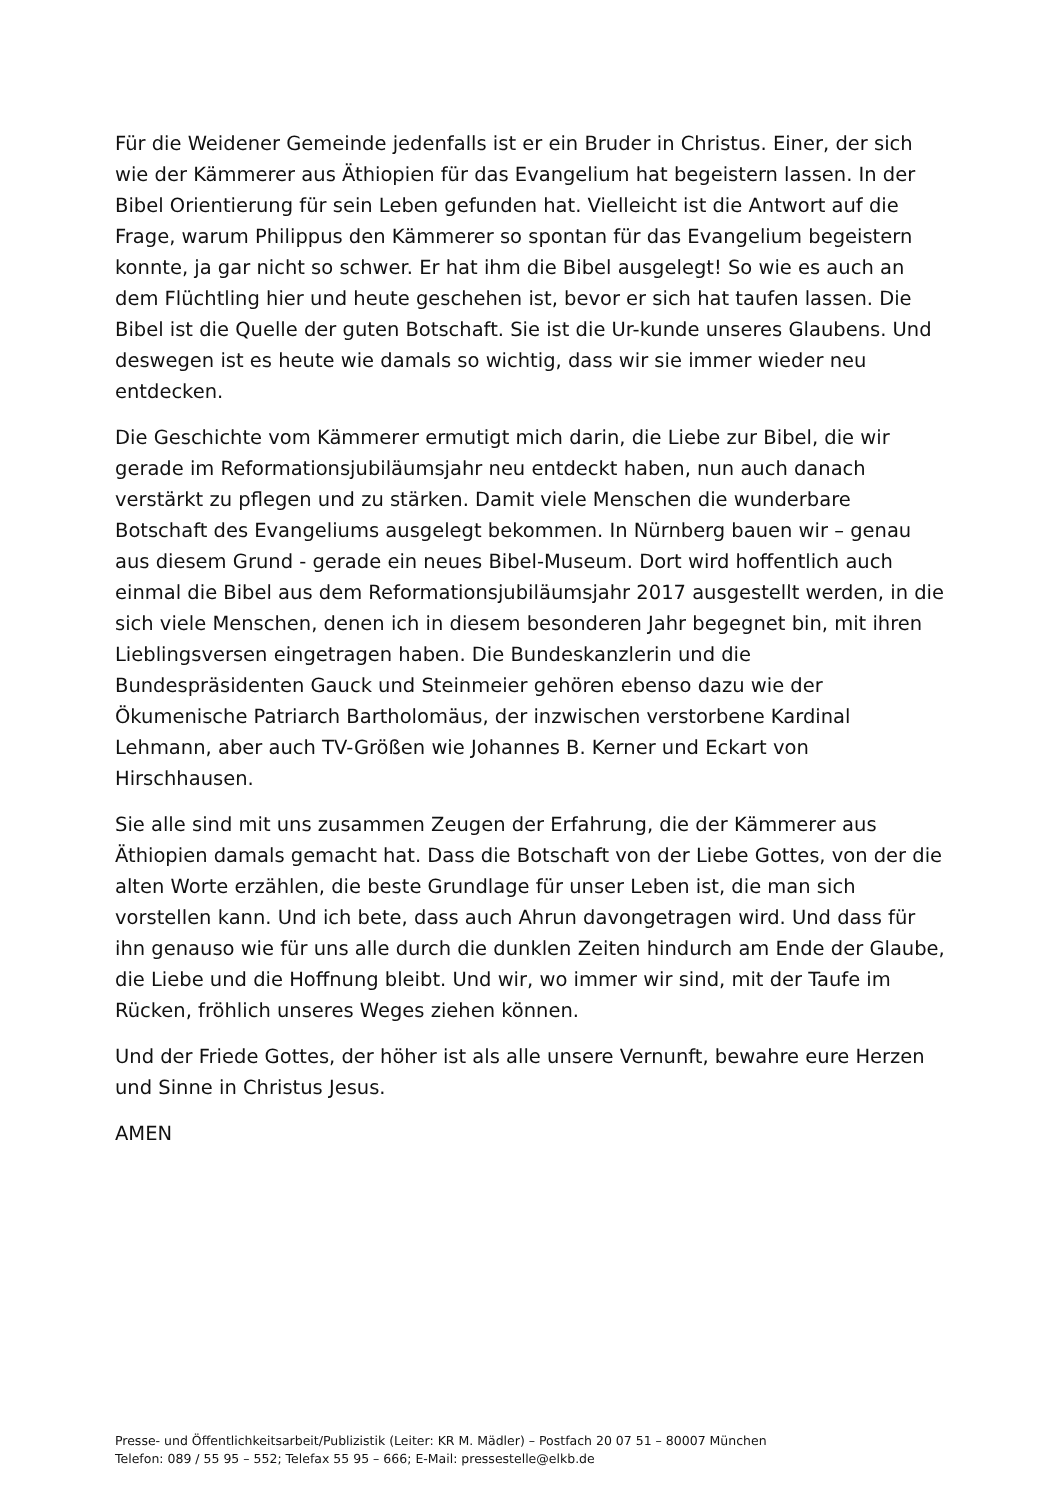Für die Weidener Gemeinde jedenfalls ist er ein Bruder in Christus. Einer, der sich wie der Kämmerer aus Äthiopien für das Evangelium hat begeistern lassen. In der Bibel Orientierung für sein Leben gefunden hat. Vielleicht ist die Antwort auf die Frage, warum Philippus den Kämmerer so spontan für das Evangelium begeistern konnte, ja gar nicht so schwer. Er hat ihm die Bibel ausgelegt! So wie es auch an dem Flüchtling hier und heute geschehen ist, bevor er sich hat taufen lassen. Die Bibel ist die Quelle der guten Botschaft. Sie ist die Ur-kunde unseres Glaubens. Und deswegen ist es heute wie damals so wichtig, dass wir sie immer wieder neu entdecken.
Die Geschichte vom Kämmerer ermutigt mich darin, die Liebe zur Bibel, die wir gerade im Reformationsjubiläumsjahr neu entdeckt haben, nun auch danach verstärkt zu pflegen und zu stärken. Damit viele Menschen die wunderbare Botschaft des Evangeliums ausgelegt bekommen. In Nürnberg bauen wir – genau aus diesem Grund - gerade ein neues Bibel-Museum. Dort wird hoffentlich auch einmal die Bibel aus dem Reformationsjubiläumsjahr 2017 ausgestellt werden, in die sich viele Menschen, denen ich in diesem besonderen Jahr begegnet bin, mit ihren Lieblingsversen eingetragen haben. Die Bundeskanzlerin und die Bundespräsidenten Gauck und Steinmeier gehören ebenso dazu wie der Ökumenische Patriarch Bartholomäus, der inzwischen verstorbene Kardinal Lehmann, aber auch TV-Größen wie Johannes B. Kerner und Eckart von Hirschhausen.
Sie alle sind mit uns zusammen Zeugen der Erfahrung, die der Kämmerer aus Äthiopien damals gemacht hat. Dass die Botschaft von der Liebe Gottes, von der die alten Worte erzählen, die beste Grundlage für unser Leben ist, die man sich vorstellen kann. Und ich bete, dass auch Ahrun davongetragen wird. Und dass für ihn genauso wie für uns alle durch die dunklen Zeiten hindurch am Ende der Glaube, die Liebe und die Hoffnung bleibt. Und wir, wo immer wir sind, mit der Taufe im Rücken, fröhlich unseres Weges ziehen können.
Und der Friede Gottes, der höher ist als alle unsere Vernunft, bewahre eure Herzen und Sinne in Christus Jesus.
AMEN
Presse- und Öffentlichkeitsarbeit/Publizistik (Leiter: KR M. Mädler) – Postfach 20 07 51 – 80007 München
Telefon: 089 / 55 95 – 552; Telefax 55 95 – 666; E-Mail: pressestelle@elkb.de